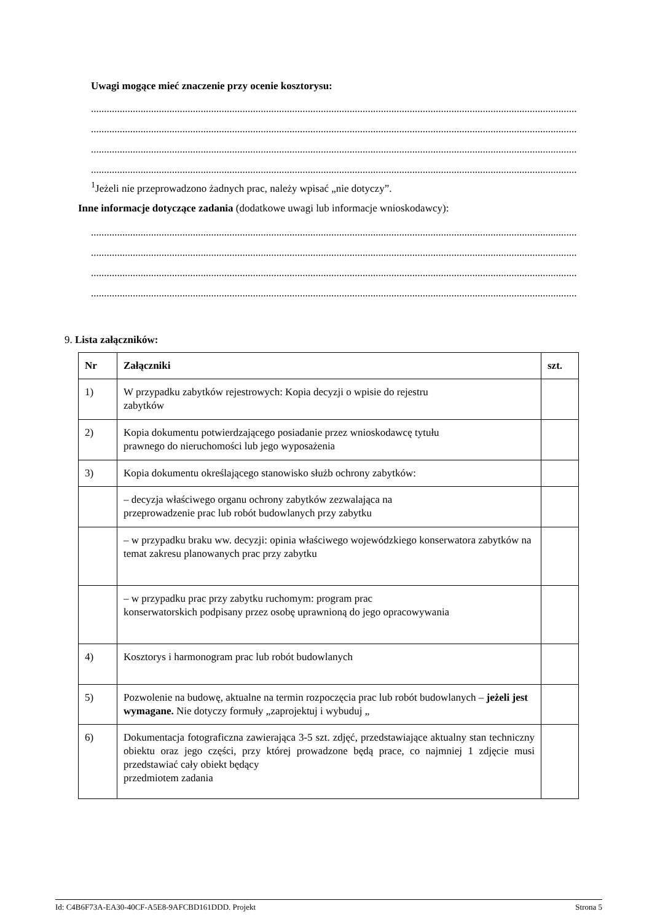Uwagi mogące mieć znaczenie przy ocenie kosztorysu:
..........................................................................................................................................................................................................
..........................................................................................................................................................................................................
..........................................................................................................................................................................................................
..........................................................................................................................................................................................................
<sup>1</sup> Jeżeli nie przeprowadzono żadnych prac, należy wpisać „nie dotyczy”.
Inne informacje dotyczące zadania (dodatkowe uwagi lub informacje wnioskodawcy):
..........................................................................................................................................................................................................
..........................................................................................................................................................................................................
..........................................................................................................................................................................................................
..........................................................................................................................................................................................................
9. Lista załączników:
| Nr | Załączniki | szt. |
| --- | --- | --- |
| 1) | W przypadku zabytków rejestrowych: Kopia decyzji o wpisie do rejestru zabytków | |
| 2) | Kopia dokumentu potwierdzającego posiadanie przez wnioskodawcę tytułu prawnego do nieruchomości lub jego wyposażenia | |
| 3) | Kopia dokumentu określającego stanowisko służb ochrony zabytków: | |
| | – decyzja właściwego organu ochrony zabytków zezwalająca na przeprowadzenie prac lub robót budowlanych przy zabytku | |
| | – w przypadku braku ww. decyzji: opinia właściwego wojewódzkiego konserwatora zabytków na temat zakresu planowanych prac przy zabytku | |
| | – w przypadku prac przy zabytku ruchomym: program prac konserwatorskich podpisany przez osobę uprawnioną do jego opracowywania | |
| 4) | Kosztorys i harmonogram prac lub robót budowlanych | |
| 5) | Pozwolenie na budowę, aktualne na termin rozpoczęcia prac lub robót budowlanych – jeżeli jest wymagane. Nie dotyczy formuły „zaprojektuj i wybuduj „ | |
| 6) | Dokumentacja fotograficzna zawierająca 3-5 szt. zdjęć, przedstawiające aktualny stan techniczny obiektu oraz jego części, przy której prowadzone będą prace, co najmniej 1 zdjęcie musi przedstawiać cały obiekt będący przedmiotem zadania | |
Id: C4B6F73A-EA30-40CF-A5E8-9AFCBD161DDD. Projekt Strona 5